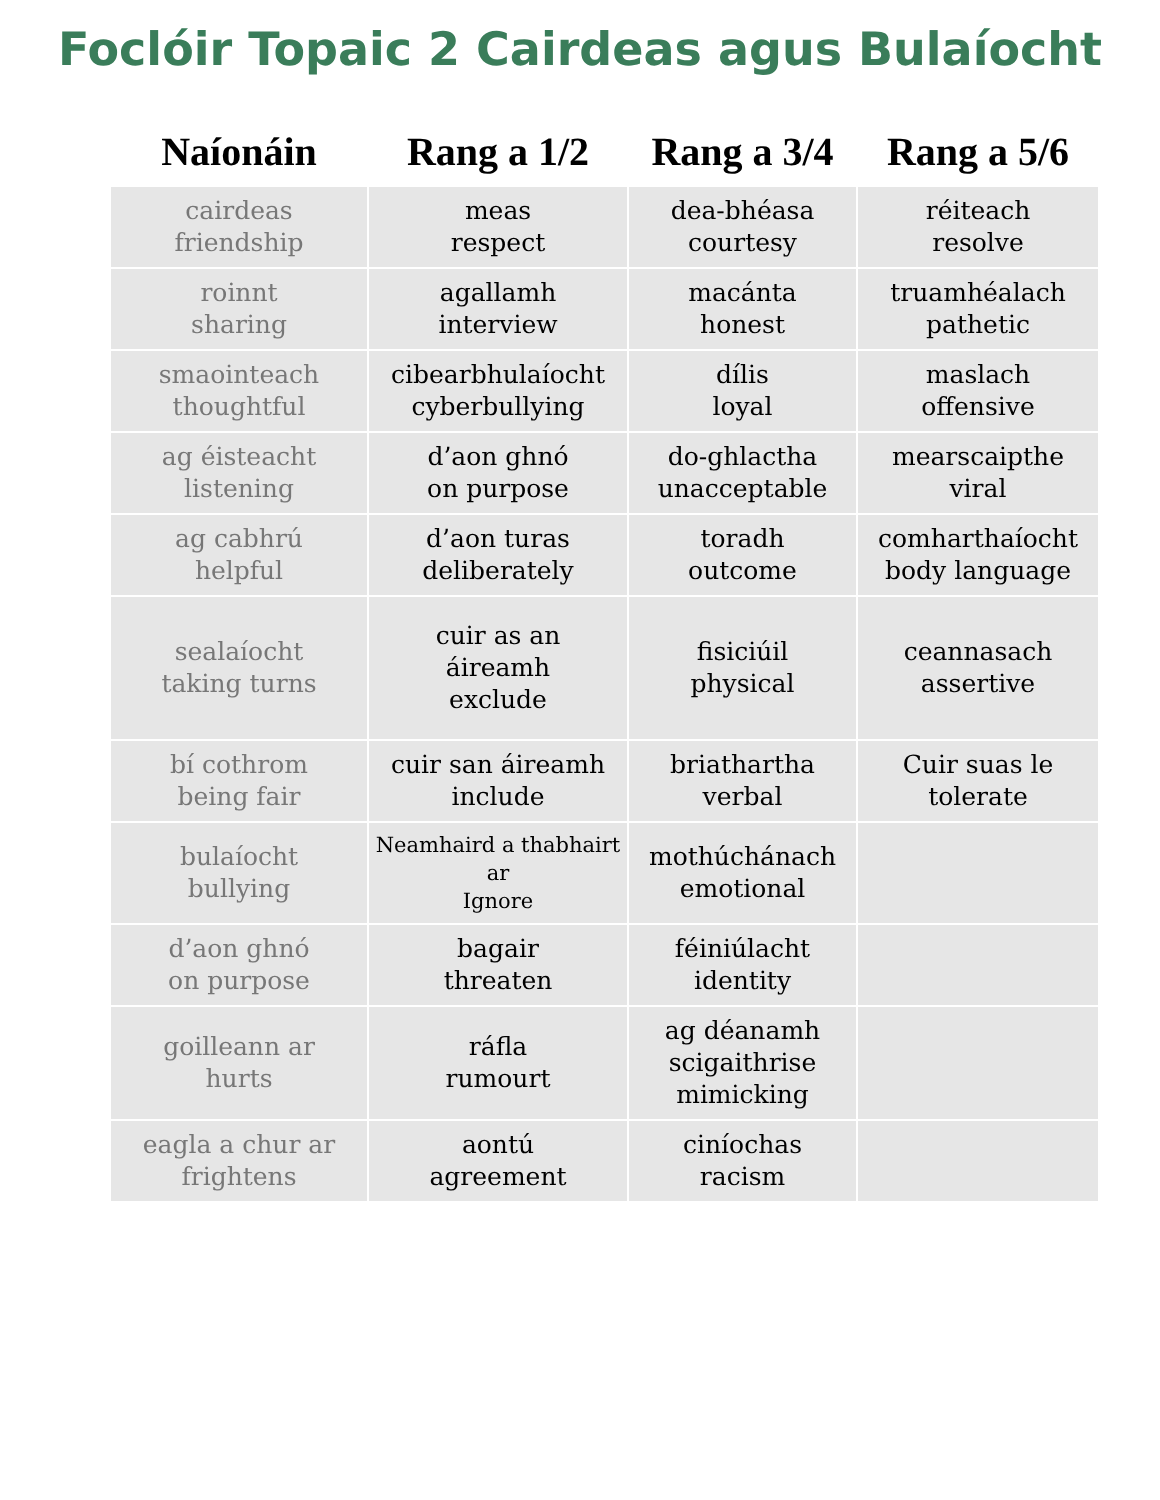Foclóir Topaic 2 Cairdeas agus Bulaíocht
| Naíonáin | Rang a 1/2 | Rang a 3/4 | Rang a 5/6 |
| --- | --- | --- | --- |
| cairdeas friendship | meas respect | dea-bhéasa courtesy | réiteach resolve |
| roinnt sharing | agallamh interview | macánta honest | truamhéalach pathetic |
| smaointeach thoughtful | cibearbhulaíocht cyberbullying | dílis loyal | maslach offensive |
| ag éisteacht listening | d’aon ghnó on purpose | do-ghlactha unacceptable | mearscaipthe viral |
| ag cabhrú helpful | d’aon turas deliberately | toradh outcome | comharthaíocht body language |
| sealaíocht taking turns | cuir as an áireamh exclude | fisiciúil physical | ceannasach assertive |
| bí cothrom being fair | cuir san áireamh include | briathartha verbal | Cuir suas le tolerate |
| bulaíocht bullying | Neamhaird a thabhairt ar Ignore | mothúchánach emotional | |
| d’aon ghnó on purpose | bagair threaten | féiniúlacht identity | |
| goilleann ar hurts | ráfla rumourt | ag déanamh scigaithrise mimicking | |
| eagla a chur ar frightens | aontú agreement | ciníochas racism | |